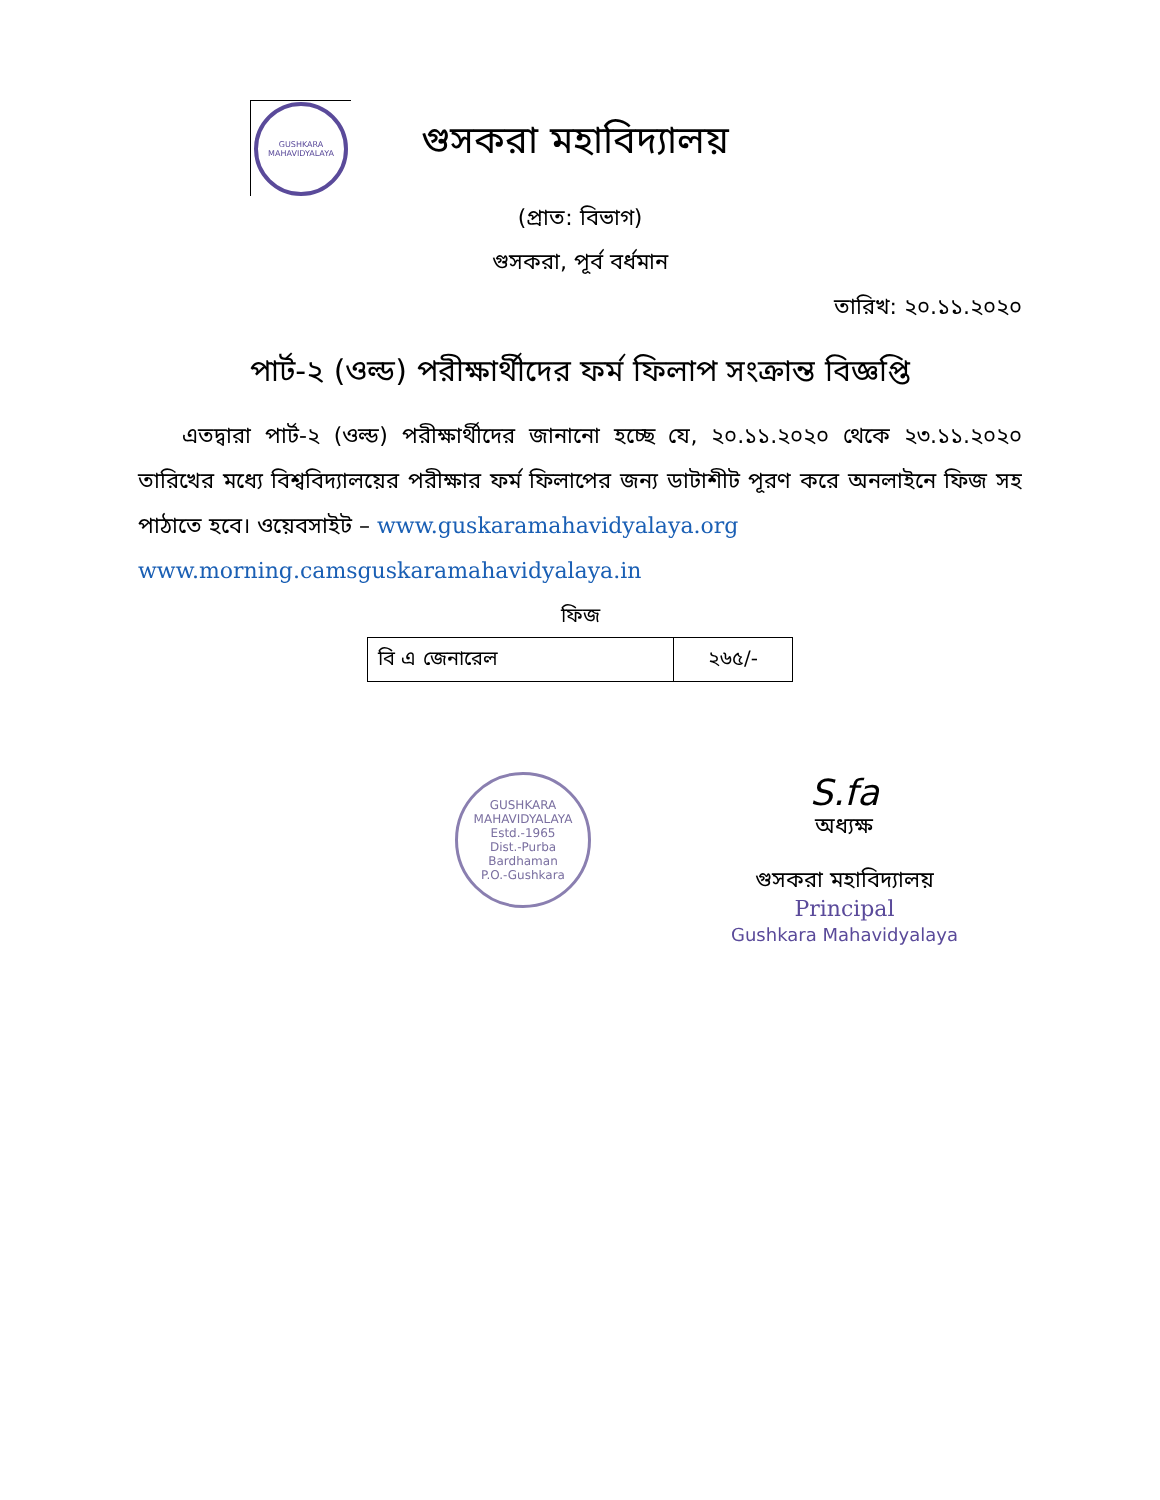GUSHKARA MAHAVIDYALAYA
গুসকরা মহাবিদ্যালয়
(প্রাত: বিভাগ)
গুসকরা, পূর্ব বর্ধমান
তারিখ: ২০.১১.২০২০
পার্ট-২ (ওল্ড) পরীক্ষার্থীদের ফর্ম ফিলাপ সংক্রান্ত বিজ্ঞপ্তি
  এতদ্বারা পার্ট-২ (ওল্ড) পরীক্ষার্থীদের জানানো হচ্ছে যে, ২০.১১.২০২০ থেকে ২৩.১১.২০২০ তারিখের মধ্যে বিশ্ববিদ্যালয়ের পরীক্ষার ফর্ম ফিলাপের জন্য ডাটাশীট পূরণ করে অনলাইনে ফিজ সহ পাঠাতে হবে। ওয়েবসাইট – www.guskaramahavidyalaya.org
www.morning.camsguskaramahavidyalaya.in
ফিজ
| বি এ জেনারেল | ২৬৫/- |
GUSHKARA MAHAVIDYALAYA
Estd.-1965
Dist.-Purba Bardhaman
P.O.-Gushkara
S.fa
অধ্যক্ষ
গুসকরা মহাবিদ্যালয়
Principal
Gushkara Mahavidyalaya